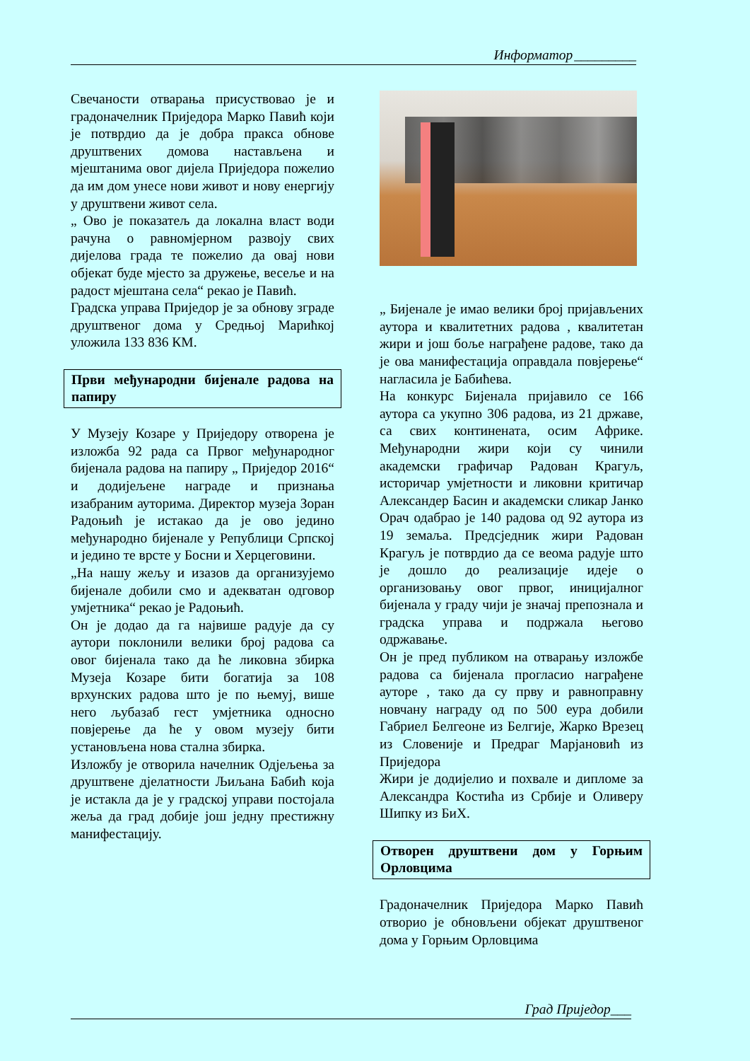Информатор_________
Свечаности отварања присуствовао је и градоначелник Приједора Марко Павић који је потврдио да је добра пракса обнове друштвених домова настављена и мјештанима овог дијела Приједора пожелио да им дом унесе нови живот и нову енергију у друштвени живот села.
„ Ово је показатељ да локална власт води рачуна о равномјерном развоју свих дијелова града те пожелио да овај нови објекат буде мјесто за дружење, весеље и на радост мјештана села“ рекао је Павић.
Градска управа Приједор је за обнову зграде друштвеног дома у Средњој Марићкој уложила 133 836 КМ.
Први међународни бијенале радова на папиру
У Музеју Козаре у Приједору отворена је изложба 92 рада са Првог међународног бијенала радова на папиру „ Приједор 2016“ и додијељене награде и признања изабраним ауторима. Директор музеја Зоран Радоњић је истакао да је ово једино међународно бијенале у Републици Српској и једино те врсте у Босни и Херцеговини.
„На нашу жељу и изазов да организујемо бијенале добили смо и адекватан одговор умјетника“ рекао је Радоњић.
Он је додао да га највише радује да су аутори поклонили велики број радова са овог бијенала тако да ће ликовна збирка Музеја Козаре бити богатија за 108 врхунских радова што је по њемуј, више него љубазаб гест умјетника односно повјерење да ће у овом музеју бити установљена нова стална збирка.
Изложбу је отворила начелник Одјељења за друштвене дјелатности Љиљана Бабић која је истакла да је у градској управи постојала жеља да град добије још једну престижну манифестацију.
„ Бијенале је имао велики број пријављених аутора и квалитетних радова , квалитетан жири и још боље награђене радове, тако да је ова манифестација оправдала повјерење“ нагласила је Бабићева.
На конкурс Бијенала пријавило се 166 аутора са укупно 306 радова, из 21 државе, са свих континената, осим Африке. Међународни жири који су чинили академски графичар Радован Крагуљ, историчар умјетности и ликовни критичар Александер Басин и академски сликар Јанко Орач одабрао је 140 радова од 92 аутора из 19 земаља. Предсједник жири Радован Крагуљ је потврдио да се веома радује што је дошло до реализације идеје о организовању овог првог, иницијалног бијенала у граду чији је значај препознала и градска управа и подржала његово одржавање.
Он је пред публиком на отварању изложбе радова са бијенала прогласио награђене ауторе , тако да су прву и равноправну новчану награду од по 500 еура добили Габриел Белгеоне из Белгије, Жарко Врезец из Словеније и Предраг Марјановић из Приједора
Жири је додијелио и похвале и дипломе за Александра Костића из Србије и Оливеру Шипку из БиХ.
Отворен друштвени дом у Горњим Орловцима
Градоначелник Приједора Марко Павић отворио је обновљени објекат друштвеног дома у Горњим Орловцима
Град Приједор___